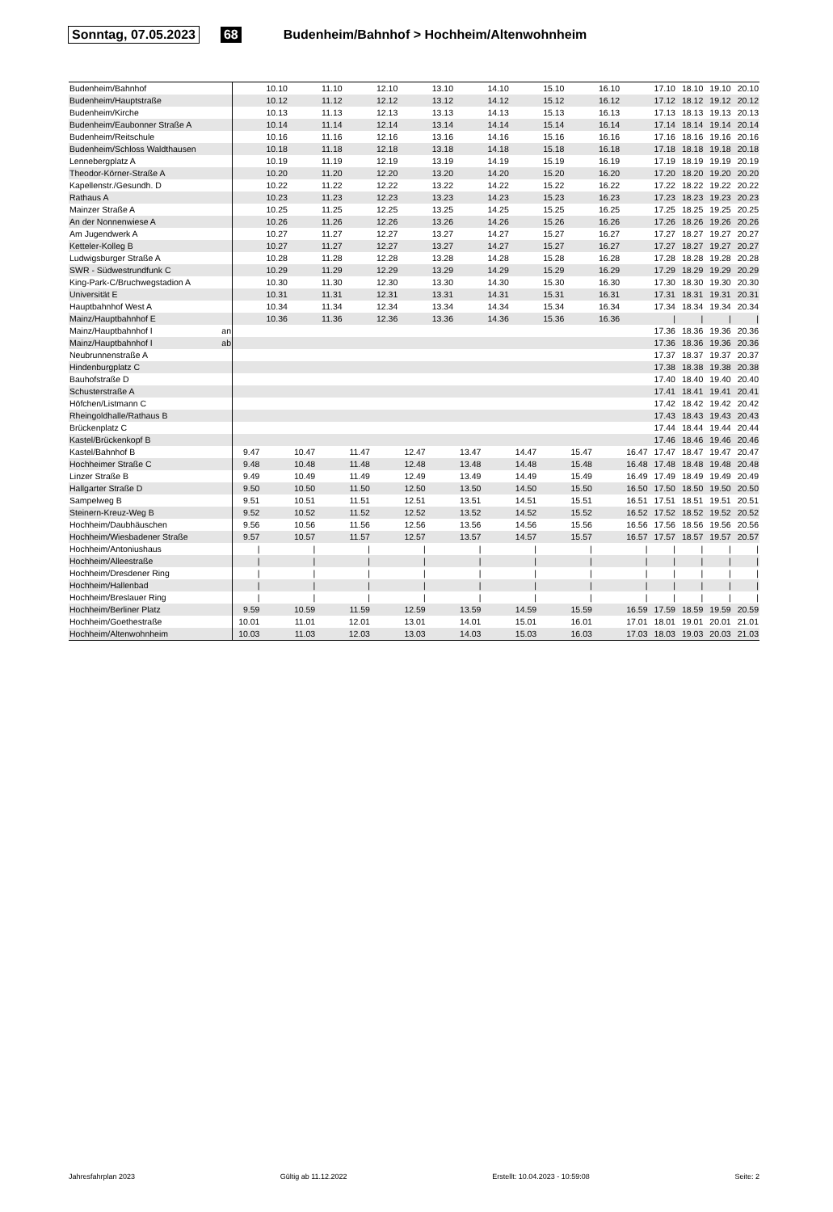Sonntag, 07.05.2023 68 Budenheim/Bahnhof > Hochheim/Altenwohnheim
| Budenheim/Bahnhof | | | 10.10 | | 11.10 | | 12.10 | | 13.10 | | 14.10 | | 15.10 | | 16.10 | | 17.10 | 18.10 | 19.10 | 20.10 |
| Budenheim/Hauptstraße | | | 10.12 | | 11.12 | | 12.12 | | 13.12 | | 14.12 | | 15.12 | | 16.12 | | 17.12 | 18.12 | 19.12 | 20.12 |
| Budenheim/Kirche | | | 10.13 | | 11.13 | | 12.13 | | 13.13 | | 14.13 | | 15.13 | | 16.13 | | 17.13 | 18.13 | 19.13 | 20.13 |
| Budenheim/Eaubonner Straße A | | | 10.14 | | 11.14 | | 12.14 | | 13.14 | | 14.14 | | 15.14 | | 16.14 | | 17.14 | 18.14 | 19.14 | 20.14 |
| Budenheim/Reitschule | | | 10.16 | | 11.16 | | 12.16 | | 13.16 | | 14.16 | | 15.16 | | 16.16 | | 17.16 | 18.16 | 19.16 | 20.16 |
| Budenheim/Schloss Waldthausen | | | 10.18 | | 11.18 | | 12.18 | | 13.18 | | 14.18 | | 15.18 | | 16.18 | | 17.18 | 18.18 | 19.18 | 20.18 |
| Lennebergplatz A | | | 10.19 | | 11.19 | | 12.19 | | 13.19 | | 14.19 | | 15.19 | | 16.19 | | 17.19 | 18.19 | 19.19 | 20.19 |
| Theodor-Körner-Straße A | | | 10.20 | | 11.20 | | 12.20 | | 13.20 | | 14.20 | | 15.20 | | 16.20 | | 17.20 | 18.20 | 19.20 | 20.20 |
| Kapellenstr./Gesundh. D | | | 10.22 | | 11.22 | | 12.22 | | 13.22 | | 14.22 | | 15.22 | | 16.22 | | 17.22 | 18.22 | 19.22 | 20.22 |
| Rathaus A | | | 10.23 | | 11.23 | | 12.23 | | 13.23 | | 14.23 | | 15.23 | | 16.23 | | 17.23 | 18.23 | 19.23 | 20.23 |
| Mainzer Straße A | | | 10.25 | | 11.25 | | 12.25 | | 13.25 | | 14.25 | | 15.25 | | 16.25 | | 17.25 | 18.25 | 19.25 | 20.25 |
| An der Nonnenwiese A | | | 10.26 | | 11.26 | | 12.26 | | 13.26 | | 14.26 | | 15.26 | | 16.26 | | 17.26 | 18.26 | 19.26 | 20.26 |
| Am Jugendwerk A | | | 10.27 | | 11.27 | | 12.27 | | 13.27 | | 14.27 | | 15.27 | | 16.27 | | 17.27 | 18.27 | 19.27 | 20.27 |
| Ketteler-Kolleg B | | | 10.27 | | 11.27 | | 12.27 | | 13.27 | | 14.27 | | 15.27 | | 16.27 | | 17.27 | 18.27 | 19.27 | 20.27 |
| Ludwigsburger Straße A | | | 10.28 | | 11.28 | | 12.28 | | 13.28 | | 14.28 | | 15.28 | | 16.28 | | 17.28 | 18.28 | 19.28 | 20.28 |
| SWR - Südwestrundfunk C | | | 10.29 | | 11.29 | | 12.29 | | 13.29 | | 14.29 | | 15.29 | | 16.29 | | 17.29 | 18.29 | 19.29 | 20.29 |
| King-Park-C/Bruchwegstadion A | | | 10.30 | | 11.30 | | 12.30 | | 13.30 | | 14.30 | | 15.30 | | 16.30 | | 17.30 | 18.30 | 19.30 | 20.30 |
| Universität E | | | 10.31 | | 11.31 | | 12.31 | | 13.31 | | 14.31 | | 15.31 | | 16.31 | | 17.31 | 18.31 | 19.31 | 20.31 |
| Hauptbahnhof West A | | | 10.34 | | 11.34 | | 12.34 | | 13.34 | | 14.34 | | 15.34 | | 16.34 | | 17.34 | 18.34 | 19.34 | 20.34 |
| Mainz/Hauptbahnhof E | | | 10.36 | | 11.36 | | 12.36 | | 13.36 | | 14.36 | | 15.36 | | 16.36 | | / | / | / | / |
| Mainz/Hauptbahnhof I | an | | | | | | | | | | | | | | | | 17.36 | 18.36 | 19.36 | 20.36 |
| Mainz/Hauptbahnhof I | ab | | | | | | | | | | | | | | | | 17.36 | 18.36 | 19.36 | 20.36 |
| Neubrunnenstraße A | | | | | | | | | | | | | | | | | 17.37 | 18.37 | 19.37 | 20.37 |
| Hindenburgplatz C | | | | | | | | | | | | | | | | | 17.38 | 18.38 | 19.38 | 20.38 |
| Bauhofstraße D | | | | | | | | | | | | | | | | | 17.40 | 18.40 | 19.40 | 20.40 |
| Schusterstraße A | | | | | | | | | | | | | | | | | 17.41 | 18.41 | 19.41 | 20.41 |
| Höfchen/Listmann C | | | | | | | | | | | | | | | | | 17.42 | 18.42 | 19.42 | 20.42 |
| Rheingoldhalle/Rathaus B | | | | | | | | | | | | | | | | | 17.43 | 18.43 | 19.43 | 20.43 |
| Brückenplatz C | | | | | | | | | | | | | | | | | 17.44 | 18.44 | 19.44 | 20.44 |
| Kastel/Brückenkopf B | | | | | | | | | | | | | | | | | 17.46 | 18.46 | 19.46 | 20.46 |
| Kastel/Bahnhof B | | 9.47 | | 10.47 | | 11.47 | | 12.47 | | 13.47 | | 14.47 | | 15.47 | | 16.47 | 17.47 | 18.47 | 19.47 | 20.47 |
| Hochheimer Straße C | | 9.48 | | 10.48 | | 11.48 | | 12.48 | | 13.48 | | 14.48 | | 15.48 | | 16.48 | 17.48 | 18.48 | 19.48 | 20.48 |
| Linzer Straße B | | 9.49 | | 10.49 | | 11.49 | | 12.49 | | 13.49 | | 14.49 | | 15.49 | | 16.49 | 17.49 | 18.49 | 19.49 | 20.49 |
| Hallgarter Straße D | | 9.50 | | 10.50 | | 11.50 | | 12.50 | | 13.50 | | 14.50 | | 15.50 | | 16.50 | 17.50 | 18.50 | 19.50 | 20.50 |
| Sampelweg B | | 9.51 | | 10.51 | | 11.51 | | 12.51 | | 13.51 | | 14.51 | | 15.51 | | 16.51 | 17.51 | 18.51 | 19.51 | 20.51 |
| Steinern-Kreuz-Weg B | | 9.52 | | 10.52 | | 11.52 | | 12.52 | | 13.52 | | 14.52 | | 15.52 | | 16.52 | 17.52 | 18.52 | 19.52 | 20.52 |
| Hochheim/Daubhäuschen | | 9.56 | | 10.56 | | 11.56 | | 12.56 | | 13.56 | | 14.56 | | 15.56 | | 16.56 | 17.56 | 18.56 | 19.56 | 20.56 |
| Hochheim/Wiesbadener Straße | | 9.57 | | 10.57 | | 11.57 | | 12.57 | | 13.57 | | 14.57 | | 15.57 | | 16.57 | 17.57 | 18.57 | 19.57 | 20.57 |
| Hochheim/Antoniushaus | | / | | / | | / | | / | | / | | / | | / | | / | / | / | / | / |
| Hochheim/Alleestraße | | / | | / | | / | | / | | / | | / | | / | | / | / | / | / | / |
| Hochheim/Dresdener Ring | | / | | / | | / | | / | | / | | / | | / | | / | / | / | / | / |
| Hochheim/Hallenbad | | / | | / | | / | | / | | / | | / | | / | | / | / | / | / | / |
| Hochheim/Breslauer Ring | | / | | / | | / | | / | | / | | / | | / | | / | / | / | / | / |
| Hochheim/Berliner Platz | | 9.59 | | 10.59 | | 11.59 | | 12.59 | | 13.59 | | 14.59 | | 15.59 | | 16.59 | 17.59 | 18.59 | 19.59 | 20.59 |
| Hochheim/Goethestraße | | 10.01 | | 11.01 | | 12.01 | | 13.01 | | 14.01 | | 15.01 | | 16.01 | | 17.01 | 18.01 | 19.01 | 20.01 | 21.01 |
| Hochheim/Altenwohnheim | | 10.03 | | 11.03 | | 12.03 | | 13.03 | | 14.03 | | 15.03 | | 16.03 | | 17.03 | 18.03 | 19.03 | 20.03 | 21.03 |
Jahresfahrplan 2023 Gültig ab 11.12.2022 Erstellt: 10.04.2023 - 10:59:08 Seite: 2